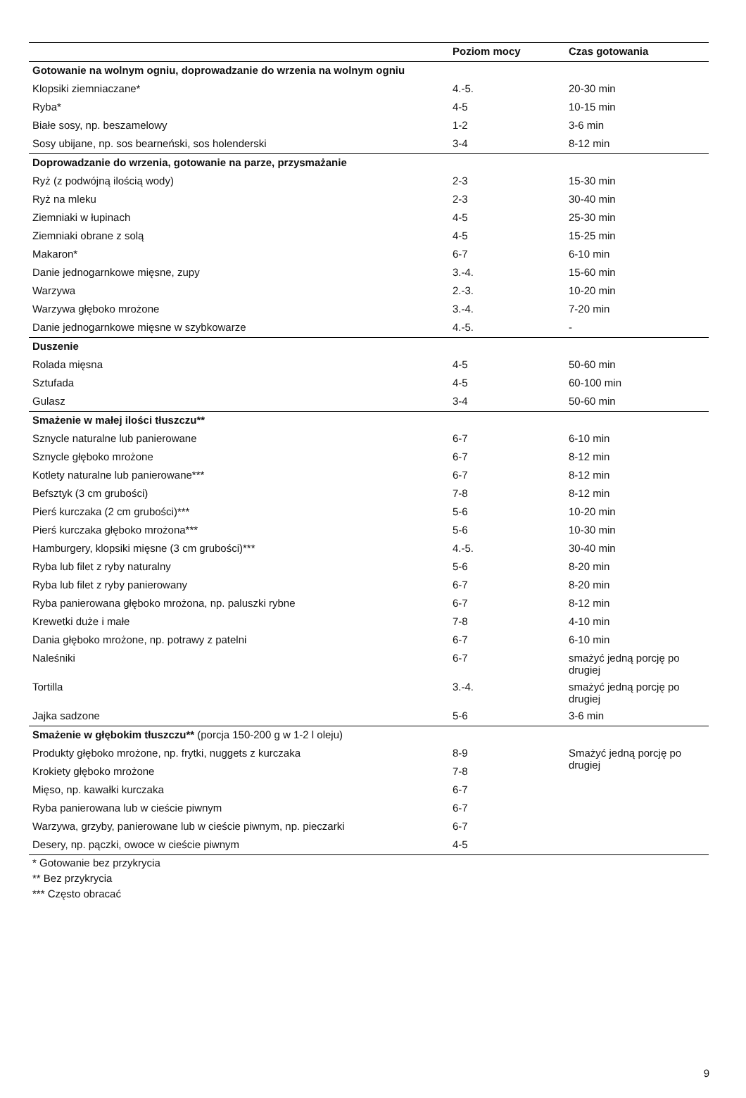| | Poziom mocy | Czas gotowania |
| --- | --- | --- |
| Gotowanie na wolnym ogniu, doprowadzanie do wrzenia na wolnym ogniu | | |
| Klopsiki ziemniaczane* | 4.-5. | 20-30 min |
| Ryba* | 4-5 | 10-15 min |
| Białe sosy, np. beszamelowy | 1-2 | 3-6 min |
| Sosy ubijane, np. sos bearneński, sos holenderski | 3-4 | 8-12 min |
| Doprowadzanie do wrzenia, gotowanie na parze, przysmażanie | | |
| Ryż (z podwójną ilością wody) | 2-3 | 15-30 min |
| Ryż na mleku | 2-3 | 30-40 min |
| Ziemniaki w łupinach | 4-5 | 25-30 min |
| Ziemniaki obrane z solą | 4-5 | 15-25 min |
| Makaron* | 6-7 | 6-10 min |
| Danie jednogarnkowe mięsne, zupy | 3.-4. | 15-60 min |
| Warzywa | 2.-3. | 10-20 min |
| Warzywa głęboko mrożone | 3.-4. | 7-20 min |
| Danie jednogarnkowe mięsne w szybkowarze | 4.-5. | - |
| Duszenie | | |
| Rolada mięsna | 4-5 | 50-60 min |
| Sztufada | 4-5 | 60-100 min |
| Gulasz | 3-4 | 50-60 min |
| Smażenie w małej ilości tłuszczu** | | |
| Sznycle naturalne lub panierowane | 6-7 | 6-10 min |
| Sznycle głęboko mrożone | 6-7 | 8-12 min |
| Kotlety naturalne lub panierowane*** | 6-7 | 8-12 min |
| Befsztyk (3 cm grubości) | 7-8 | 8-12 min |
| Pierś kurczaka (2 cm grubości)*** | 5-6 | 10-20 min |
| Pierś kurczaka głęboko mrożona*** | 5-6 | 10-30 min |
| Hamburgery, klopsiki mięsne (3 cm grubości)*** | 4.-5. | 30-40 min |
| Ryba lub filet z ryby naturalny | 5-6 | 8-20 min |
| Ryba lub filet z ryby panierowany | 6-7 | 8-20 min |
| Ryba panierowana głęboko mrożona, np. paluszki rybne | 6-7 | 8-12 min |
| Krewetki duże i małe | 7-8 | 4-10 min |
| Dania głęboko mrożone, np. potrawy z patelni | 6-7 | 6-10 min |
| Naleśniki | 6-7 | smażyć jedną porcję po drugiej |
| Tortilla | 3.-4. | smażyć jedną porcję po drugiej |
| Jajka sadzone | 5-6 | 3-6 min |
| Smażenie w głębokim tłuszczu** (porcja 150-200 g w 1-2 l oleju) | | |
| Produkty głęboko mrożone, np. frytki, nuggets z kurczaka | 8-9 | Smażyć jedną porcję po drugiej |
| Krokiety głęboko mrożone | 7-8 | |
| Mięso, np. kawałki kurczaka | 6-7 | |
| Ryba panierowana lub w cieście piwnym | 6-7 | |
| Warzywa, grzyby, panierowane lub w cieście piwnym, np. pieczarki | 6-7 | |
| Desery, np. pączki, owoce w cieście piwnym | 4-5 | |
* Gotowanie bez przykrycia
** Bez przykrycia
*** Często obracać
9